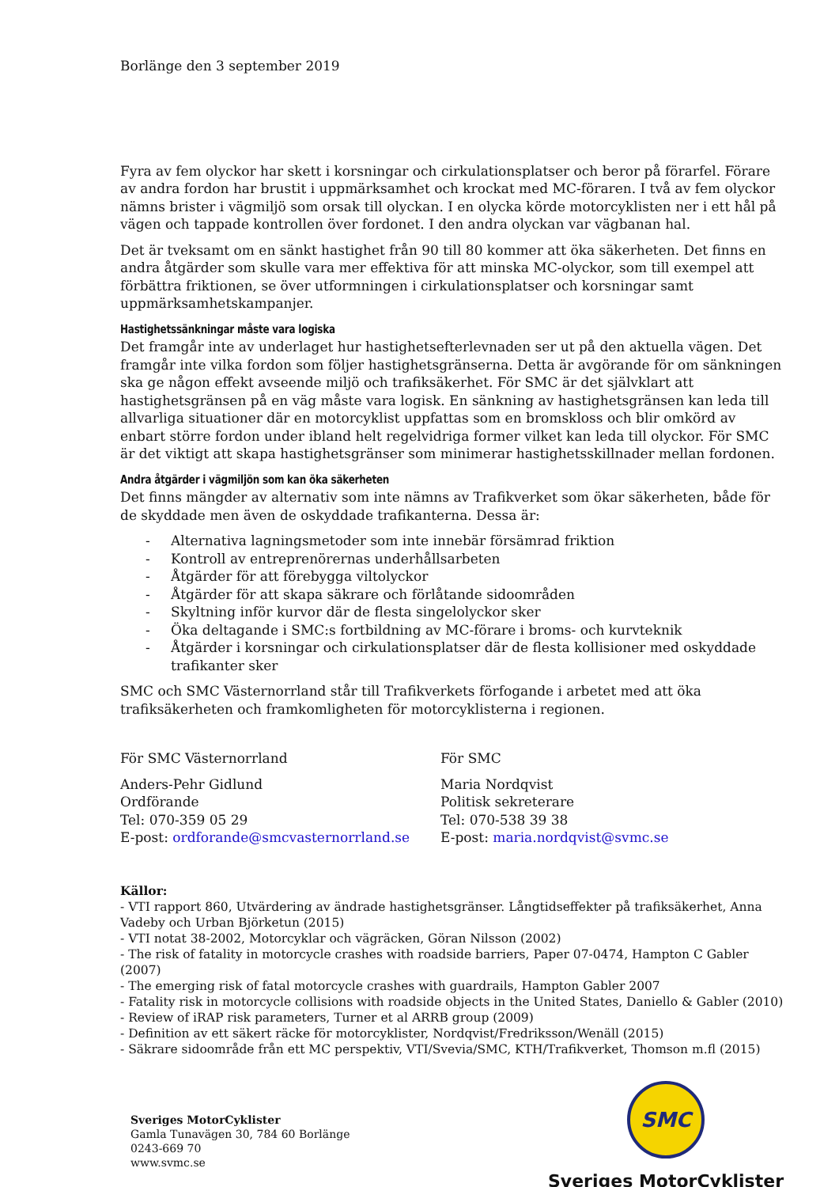Borlänge den 3 september 2019
Fyra av fem olyckor har skett i korsningar och cirkulationsplatser och beror på förarfel. Förare av andra fordon har brustit i uppmärksamhet och krockat med MC-föraren. I två av fem olyckor nämns brister i vägmiljö som orsak till olyckan. I en olycka körde motorcyklisten ner i ett hål på vägen och tappade kontrollen över fordonet. I den andra olyckan var vägbanan hal.
Det är tveksamt om en sänkt hastighet från 90 till 80 kommer att öka säkerheten. Det finns en andra åtgärder som skulle vara mer effektiva för att minska MC-olyckor, som till exempel att förbättra friktionen, se över utformningen i cirkulationsplatser och korsningar samt uppmärksamhetskampanjer.
Hastighetssänkningar måste vara logiska
Det framgår inte av underlaget hur hastighetsefterlevnaden ser ut på den aktuella vägen. Det framgår inte vilka fordon som följer hastighetsgränserna. Detta är avgörande för om sänkningen ska ge någon effekt avseende miljö och trafiksäkerhet. För SMC är det självklart att hastighetsgränsen på en väg måste vara logisk. En sänkning av hastighetsgränsen kan leda till allvarliga situationer där en motorcyklist uppfattas som en bromskloss och blir omkörd av enbart större fordon under ibland helt regelvidriga former vilket kan leda till olyckor. För SMC är det viktigt att skapa hastighetsgränser som minimerar hastighetsskillnader mellan fordonen.
Andra åtgärder i vägmiljön som kan öka säkerheten
Det finns mängder av alternativ som inte nämns av Trafikverket som ökar säkerheten, både för de skyddade men även de oskyddade trafikanterna. Dessa är:
- Alternativa lagningsmetoder som inte innebär försämrad friktion
- Kontroll av entreprenörernas underhållsarbeten
- Åtgärder för att förebygga viltolyckor
- Åtgärder för att skapa säkrare och förlåtande sidoområden
- Skyltning inför kurvor där de flesta singelolyckor sker
- Öka deltagande i SMC:s fortbildning av MC-förare i broms- och kurvteknik
- Åtgärder i korsningar och cirkulationsplatser där de flesta kollisioner med oskyddade trafikanter sker
SMC och SMC Västernorrland står till Trafikverkets förfogande i arbetet med att öka trafiksäkerheten och framkomligheten för motorcyklisterna i regionen.
För SMC Västernorrland
Anders-Pehr Gidlund
Ordförande
Tel: 070-359 05 29
E-post: ordforande@smcvasternorrland.se
För SMC
Maria Nordqvist
Politisk sekreterare
Tel: 070-538 39 38
E-post: maria.nordqvist@svmc.se
Källor:
- VTI rapport 860, Utvärdering av ändrade hastighetsgränser. Långtidseffekter på trafiksäkerhet, Anna Vadeby och Urban Björketun (2015)
- VTI notat 38-2002, Motorcyklar och vägräcken, Göran Nilsson (2002)
- The risk of fatality in motorcycle crashes with roadside barriers, Paper 07-0474, Hampton C Gabler (2007)
- The emerging risk of fatal motorcycle crashes with guardrails, Hampton Gabler 2007
- Fatality risk in motorcycle collisions with roadside objects in the United States, Daniello & Gabler (2010)
- Review of iRAP risk parameters, Turner et al ARRB group (2009)
- Definition av ett säkert räcke för motorcyklister, Nordqvist/Fredriksson/Wenäll (2015)
- Säkrare sidoområde från ett MC perspektiv, VTI/Svevia/SMC, KTH/Trafikverket, Thomson m.fl (2015)
Sveriges MotorCyklister
Gamla Tunavägen 30, 784 60 Borlänge
0243-669 70
www.svmc.se
SMC
Sveriges MotorCyklister